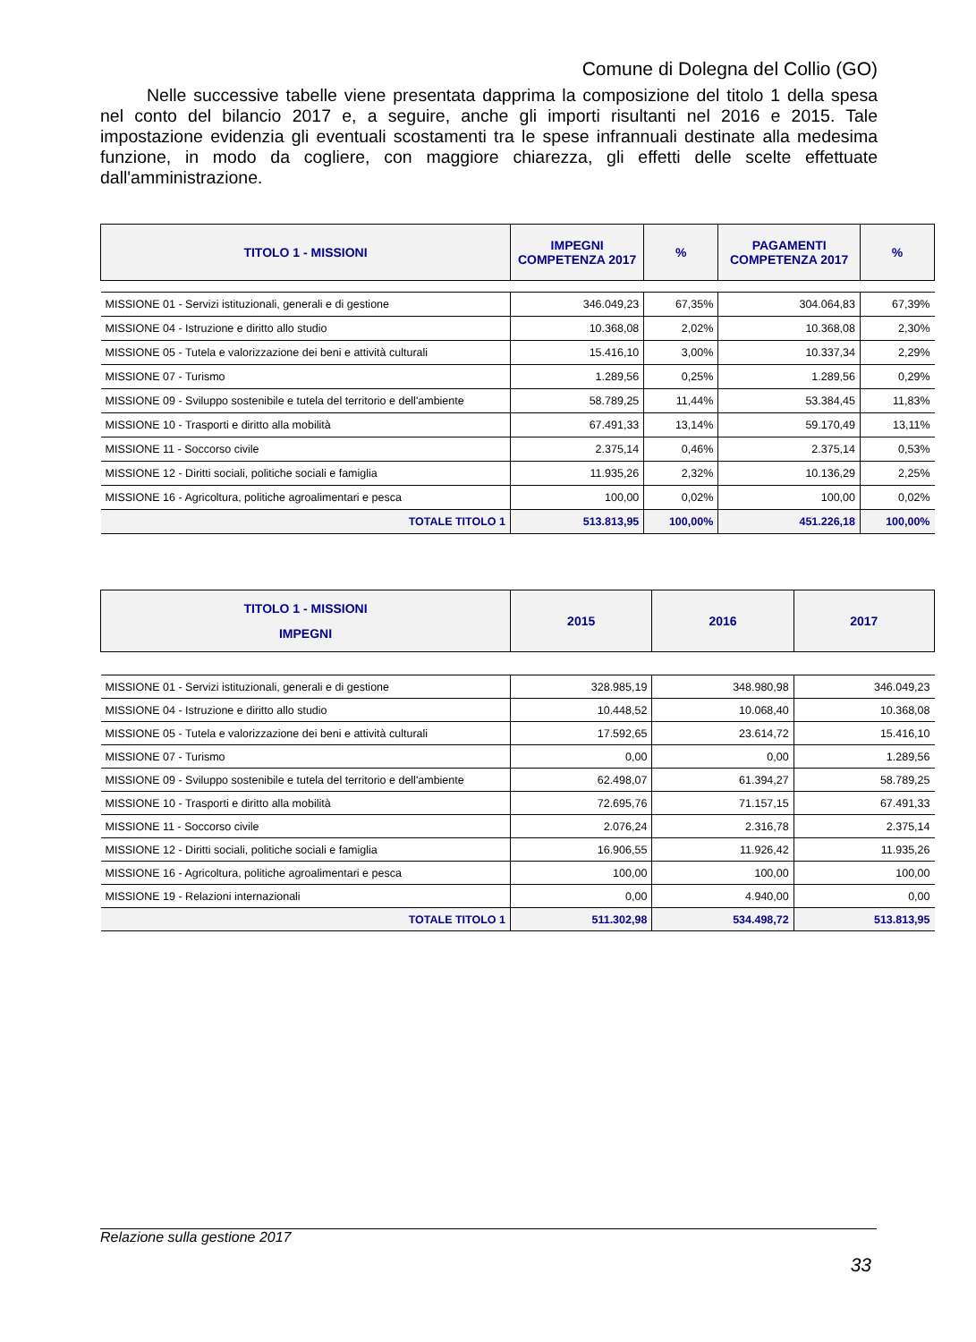Comune di Dolegna del Collio (GO)
Nelle successive tabelle viene presentata dapprima la composizione del titolo 1 della spesa nel conto del bilancio 2017 e, a seguire, anche gli importi risultanti nel 2016 e 2015. Tale impostazione evidenzia gli eventuali scostamenti tra le spese infrannuali destinate alla medesima funzione, in modo da cogliere, con maggiore chiarezza, gli effetti delle scelte effettuate dall'amministrazione.
| TITOLO 1 - MISSIONI | IMPEGNI COMPETENZA 2017 | % | PAGAMENTI COMPETENZA 2017 | % |
| --- | --- | --- | --- | --- |
| MISSIONE 01 - Servizi istituzionali, generali e di gestione | 346.049,23 | 67,35% | 304.064,83 | 67,39% |
| MISSIONE 04 - Istruzione e diritto allo studio | 10.368,08 | 2,02% | 10.368,08 | 2,30% |
| MISSIONE 05 - Tutela e valorizzazione dei beni e attività culturali | 15.416,10 | 3,00% | 10.337,34 | 2,29% |
| MISSIONE 07 - Turismo | 1.289,56 | 0,25% | 1.289,56 | 0,29% |
| MISSIONE 09 - Sviluppo sostenibile e tutela del territorio e dell'ambiente | 58.789,25 | 11,44% | 53.384,45 | 11,83% |
| MISSIONE 10 - Trasporti e diritto alla mobilità | 67.491,33 | 13,14% | 59.170,49 | 13,11% |
| MISSIONE 11 - Soccorso civile | 2.375,14 | 0,46% | 2.375,14 | 0,53% |
| MISSIONE 12 - Diritti sociali, politiche sociali e famiglia | 11.935,26 | 2,32% | 10.136,29 | 2,25% |
| MISSIONE 16 - Agricoltura, politiche agroalimentari e pesca | 100,00 | 0,02% | 100,00 | 0,02% |
| TOTALE TITOLO 1 | 513.813,95 | 100,00% | 451.226,18 | 100,00% |
| TITOLO 1 - MISSIONI IMPEGNI | 2015 | 2016 | 2017 |
| --- | --- | --- | --- |
| MISSIONE 01 - Servizi istituzionali, generali e di gestione | 328.985,19 | 348.980,98 | 346.049,23 |
| MISSIONE 04 - Istruzione e diritto allo studio | 10.448,52 | 10.068,40 | 10.368,08 |
| MISSIONE 05 - Tutela e valorizzazione dei beni e attività culturali | 17.592,65 | 23.614,72 | 15.416,10 |
| MISSIONE 07 - Turismo | 0,00 | 0,00 | 1.289,56 |
| MISSIONE 09 - Sviluppo sostenibile e tutela del territorio e dell'ambiente | 62.498,07 | 61.394,27 | 58.789,25 |
| MISSIONE 10 - Trasporti e diritto alla mobilità | 72.695,76 | 71.157,15 | 67.491,33 |
| MISSIONE 11 - Soccorso civile | 2.076,24 | 2.316,78 | 2.375,14 |
| MISSIONE 12 - Diritti sociali, politiche sociali e famiglia | 16.906,55 | 11.926,42 | 11.935,26 |
| MISSIONE 16 - Agricoltura, politiche agroalimentari e pesca | 100,00 | 100,00 | 100,00 |
| MISSIONE 19 - Relazioni internazionali | 0,00 | 4.940,00 | 0,00 |
| TOTALE TITOLO 1 | 511.302,98 | 534.498,72 | 513.813,95 |
Relazione sulla gestione 2017
33